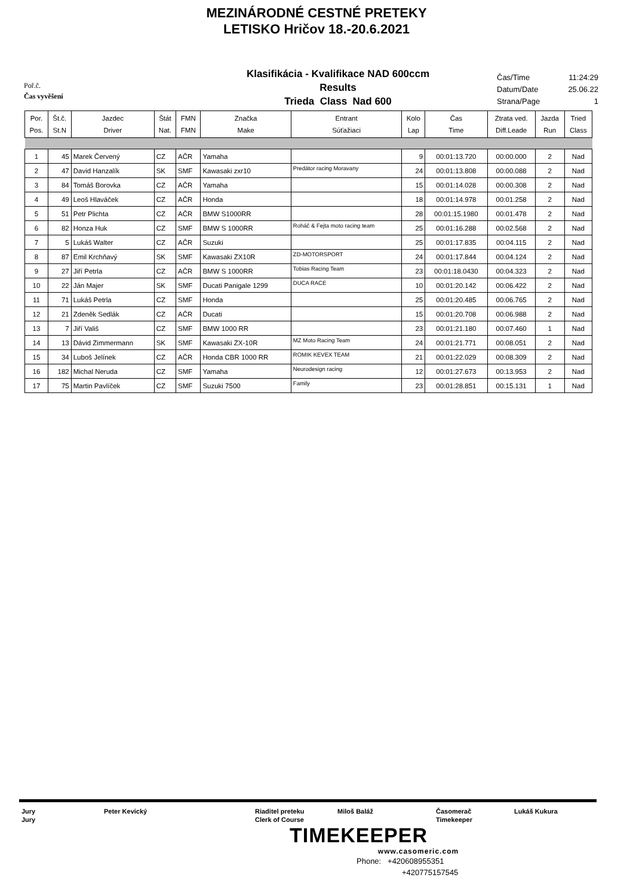MEZINÁRODNÉ CESTNÉ PRETEKY
LETISKO Hričov 18.-20.6.2021
Poř.č.
Čas vyvěšení
Klasifikácia - Kvalifikace NAD 600ccm
Results
Trieda Class Nad 600
Čas/Time 11:24:29
Datum/Date 25.06.22
Strana/Page 1
| Por. Pos. | Št.č. St.N | Jazdec Driver | Štát Nat. | FMN FMN | Značka Make | Entrant Súťažiaci | Kolo Lap | Čas Time | Ztrata ved. Diff.Leade | Jazda Run | Tried Class |
| --- | --- | --- | --- | --- | --- | --- | --- | --- | --- | --- | --- |
| 1 | 45 | Marek Červený | CZ | AČR | Yamaha | | 9 | 00:01:13.720 | 00:00.000 | 2 | Nad |
| 2 | 47 | David Hanzalík | SK | SMF | Kawasaki zxr10 | Predátor racing Moravany | 24 | 00:01:13.808 | 00:00.088 | 2 | Nad |
| 3 | 84 | Tomáš Borovka | CZ | AČR | Yamaha | | 15 | 00:01:14.028 | 00:00.308 | 2 | Nad |
| 4 | 49 | Leoš Hlaváček | CZ | AČR | Honda | | 18 | 00:01:14.978 | 00:01.258 | 2 | Nad |
| 5 | 51 | Petr Plichta | CZ | AČR | BMW S1000RR | | 28 | 00:01:15.1980 | 00:01.478 | 2 | Nad |
| 6 | 82 | Honza Huk | CZ | SMF | BMW S 1000RR | Roháč & Fejta moto racing team | 25 | 00:01:16.288 | 00:02.568 | 2 | Nad |
| 7 | 5 | Lukáš Walter | CZ | AČR | Suzuki | | 25 | 00:01:17.835 | 00:04.115 | 2 | Nad |
| 8 | 87 | Emil Krchňavý | SK | SMF | Kawasaki ZX10R | ZD-MOTORSPORT | 24 | 00:01:17.844 | 00:04.124 | 2 | Nad |
| 9 | 27 | Jiří Petrla | CZ | AČR | BMW S 1000RR | Tobias Racing Team | 23 | 00:01:18.0430 | 00:04.323 | 2 | Nad |
| 10 | 22 | Ján Majer | SK | SMF | Ducati Panigale 1299 | DUCA RACE | 10 | 00:01:20.142 | 00:06.422 | 2 | Nad |
| 11 | 71 | Lukáš Petrla | CZ | SMF | Honda | | 25 | 00:01:20.485 | 00:06.765 | 2 | Nad |
| 12 | 21 | Zdeněk Sedlák | CZ | AČR | Ducati | | 15 | 00:01:20.708 | 00:06.988 | 2 | Nad |
| 13 | 7 | Jiří Vališ | CZ | SMF | BMW 1000 RR | | 23 | 00:01:21.180 | 00:07.460 | 1 | Nad |
| 14 | 13 | Dávid Zimmermann | SK | SMF | Kawasaki ZX-10R | MZ Moto Racing Team | 24 | 00:01:21.771 | 00:08.051 | 2 | Nad |
| 15 | 34 | Luboš Jelínek | CZ | AČR | Honda CBR 1000 RR | ROMIK KEVEX TEAM | 21 | 00:01:22.029 | 00:08.309 | 2 | Nad |
| 16 | 182 | Michal Neruda | CZ | SMF | Yamaha | Neurodesign racing | 12 | 00:01:27.673 | 00:13.953 | 2 | Nad |
| 17 | 75 | Martin Pavlíček | CZ | SMF | Suzuki 7500 | Family | 23 | 00:01:28.851 | 00:15.131 | 1 | Nad |
Jury
Jury
Peter Kevický Riaditel preteku
Clerk of Course
Miloš Baláž Časomerač
Timekeeper
Lukáš Kukura
TIMEKEEPER
www.casomeric.com
Phone: +420608955351
+420775157545